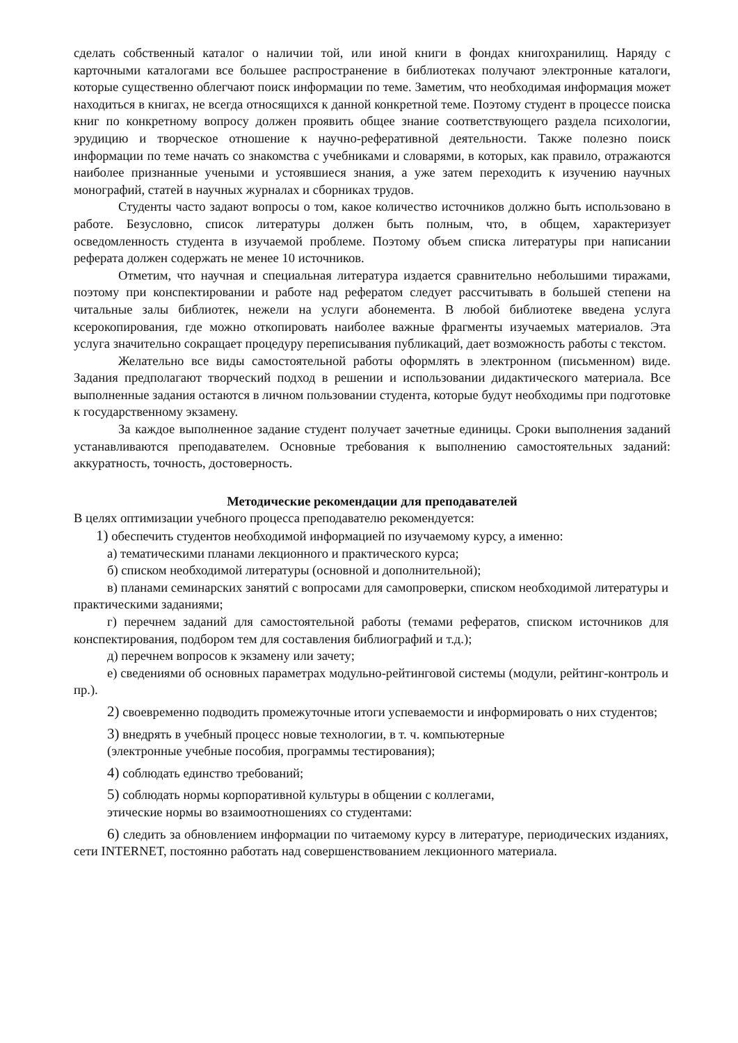сделать собственный каталог о наличии той, или иной книги в фондах книгохранилищ. Наряду с карточными каталогами все большее распространение в библиотеках получают электронные каталоги, которые существенно облегчают поиск информации по теме. Заметим, что необходимая информация может находиться в книгах, не всегда относящихся к данной конкретной теме. Поэтому студент в процессе поиска книг по конкретному вопросу должен проявить общее знание соответствующего раздела психологии, эрудицию и творческое отношение к научно-реферативной деятельности. Также полезно поиск информации по теме начать со знакомства с учебниками и словарями, в которых, как правило, отражаются наиболее признанные учеными и устоявшиеся знания, а уже затем переходить к изучению научных монографий, статей в научных журналах и сборниках трудов.
Студенты часто задают вопросы о том, какое количество источников должно быть использовано в работе. Безусловно, список литературы должен быть полным, что, в общем, характеризует осведомленность студента в изучаемой проблеме. Поэтому объем списка литературы при написании реферата должен содержать не менее 10 источников.
Отметим, что научная и специальная литература издается сравнительно небольшими тиражами, поэтому при конспектировании и работе над рефератом следует рассчитывать в большей степени на читальные залы библиотек, нежели на услуги абонемента. В любой библиотеке введена услуга ксерокопирования, где можно откопировать наиболее важные фрагменты изучаемых материалов. Эта услуга значительно сокращает процедуру переписывания публикаций, дает возможность работы с текстом.
Желательно все виды самостоятельной работы оформлять в электронном (письменном) виде. Задания предполагают творческий подход в решении и использовании дидактического материала. Все выполненные задания остаются в личном пользовании студента, которые будут необходимы при подготовке к государственному экзамену.
За каждое выполненное задание студент получает зачетные единицы. Сроки выполнения заданий устанавливаются преподавателем. Основные требования к выполнению самостоятельных заданий: аккуратность, точность, достоверность.
Методические рекомендации для преподавателей
В целях оптимизации учебного процесса преподавателю рекомендуется:
1) обеспечить студентов необходимой информацией по изучаемому курсу, а именно:
а) тематическими планами лекционного и практического курса;
б) списком необходимой литературы (основной и дополнительной);
в) планами семинарских занятий с вопросами для самопроверки, списком необходимой литературы и практическими заданиями;
г) перечнем заданий для самостоятельной работы (темами рефератов, списком источников для конспектирования, подбором тем для составления библиографий и т.д.);
д) перечнем вопросов к экзамену или зачету;
е) сведениями об основных параметрах модульно-рейтинговой системы (модули, рейтинг-контроль и пр.).
2) своевременно подводить промежуточные итоги успеваемости и информировать о них студентов;
3) внедрять в учебный процесс новые технологии, в т. ч. компьютерные
(электронные учебные пособия, программы тестирования);
4) соблюдать единство требований;
5) соблюдать нормы корпоративной культуры в общении с коллегами,
этические нормы во взаимоотношениях со студентами:
6) следить за обновлением информации по читаемому курсу в литературе, периодических изданиях, сети INTERNET, постоянно работать над совершенствованием лекционного материала.